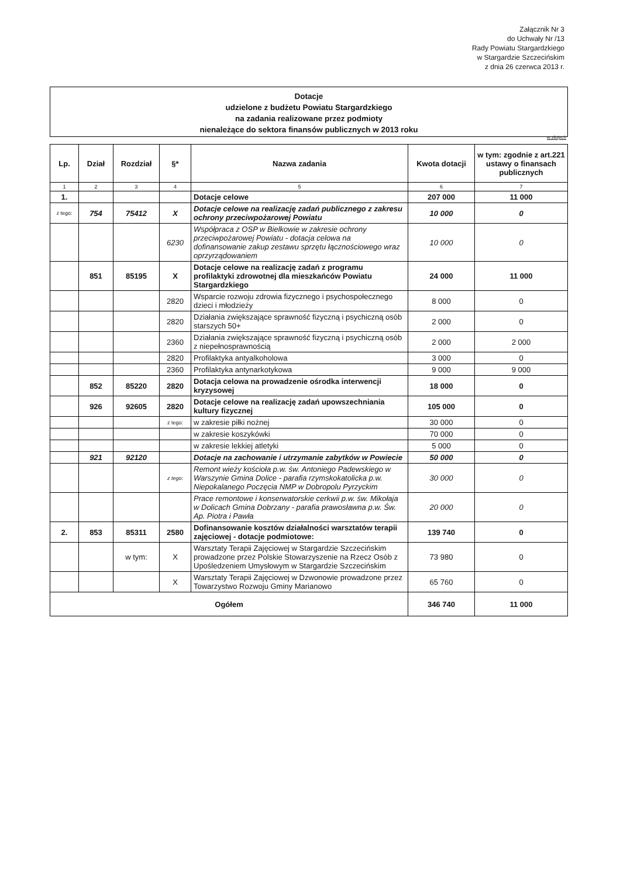Załącznik Nr 3
do Uchwały Nr /13
Rady Powiatu Stargardzkiego
w Stargardzie Szczecińskim
z dnia 26 czerwca 2013 r.
Dotacje
udzielone z budżetu Powiatu Stargardzkiego
na zadania realizowane przez podmioty
nienależące do sektora finansów publicznych w 2013 roku
w złotych
| Lp. | Dział | Rozdział | §* | Nazwa zadania | Kwota dotacji | w tym: zgodnie z art.221 ustawy o finansach publicznych |
| --- | --- | --- | --- | --- | --- | --- |
| 1 | 2 | 3 | 4 | 5 | 6 | 7 |
| 1. | | | | Dotacje celowe | 207 000 | 11 000 |
| z tego: | 754 | 75412 | X | Dotacje celowe na realizację zadań publicznego z zakresu ochrony przeciwpożarowej Powiatu | 10 000 | 0 |
| | | | 6230 | Współpraca z OSP w Bielkowie w zakresie ochrony przeciwpożarowej Powiatu - dotacja celowa na dofinansowanie zakup zestawu sprzętu łącznościowego wraz oprzyrządowaniem | 10 000 | 0 |
| | 851 | 85195 | X | Dotacje celowe na realizację zadań z programu profilaktyki zdrowotnej dla mieszkańców Powiatu Stargardzkiego | 24 000 | 11 000 |
| | | | 2820 | Wsparcie rozwoju zdrowia fizycznego i psychospołecznego dzieci i młodzieży | 8 000 | 0 |
| | | | 2820 | Działania zwiększające sprawność fizyczną i psychiczną osób starszych 50+ | 2 000 | 0 |
| | | | 2360 | Działania zwiększające sprawność fizyczną i psychiczną osób z niepełnosprawnością | 2 000 | 2 000 |
| | | | 2820 | Profilaktyka antyalkoholowa | 3 000 | 0 |
| | | | 2360 | Profilaktyka antynarkotykowa | 9 000 | 9 000 |
| | 852 | 85220 | 2820 | Dotacja celowa na prowadzenie ośrodka interwencji kryzysowej | 18 000 | 0 |
| | 926 | 92605 | 2820 | Dotacje celowe na realizację zadań upowszechniania kultury fizycznej | 105 000 | 0 |
| | | | z tego: | w zakresie piłki nożnej | 30 000 | 0 |
| | | | | w zakresie koszykówki | 70 000 | 0 |
| | | | | w zakresie lekkiej atletyki | 5 000 | 0 |
| | 921 | 92120 | | Dotacje na zachowanie i utrzymanie zabytków w Powiecie | 50 000 | 0 |
| | | | z tego: | Remont wieży kościoła p.w. św. Antoniego Padewskiego w Warszynie Gmina Dolice - parafia rzymskokatolicka p.w. Niepokalanego Poczęcia NMP w Dobropolu Pyrzyckim | 30 000 | 0 |
| | | | | Prace remontowe i konserwatorskie cerkwii p.w. św. Mikołaja w Dolicach Gmina Dobrzany - parafia prawosławna p.w. Św. Ap. Piotra i Pawła | 20 000 | 0 |
| 2. | 853 | 85311 | 2580 | Dofinansowanie kosztów działalności warsztatów terapii zajęciowej - dotacje podmiotowe: | 139 740 | 0 |
| | | w tym: | X | Warsztaty Terapii Zajęciowej w Stargardzie Szczecińskim prowadzone przez Polskie Stowarzyszenie na Rzecz Osób z Upośledzeniem Umysłowym w Stargardzie Szczecińskim | 73 980 | 0 |
| | | | X | Warsztaty Terapii Zajęciowej w Dzwonowie prowadzone przez Towarzystwo Rozwoju Gminy Marianowo | 65 760 | 0 |
| Ogółem | | | | | 346 740 | 11 000 |